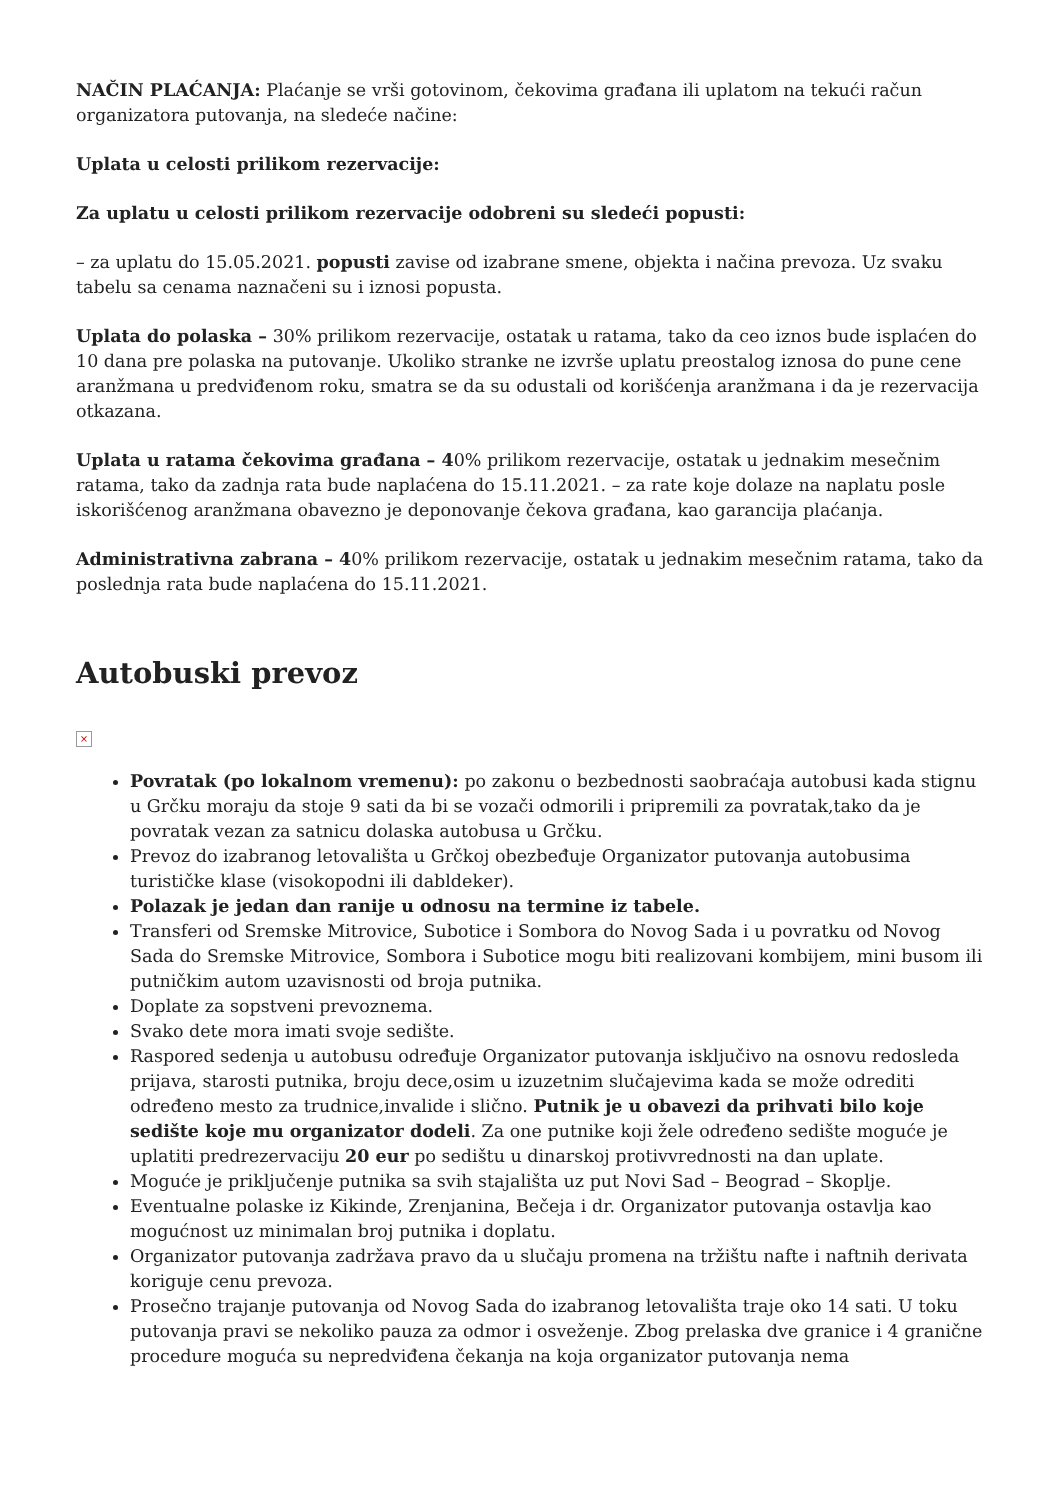NAČIN PLAĆANJA: Plaćanje se vrši gotovinom, čekovima građana ili uplatom na tekući račun organizatora putovanja, na sledeće načine:
Uplata u celosti prilikom rezervacije:
Za uplatu u celosti prilikom rezervacije odobreni su sledeći popusti:
– za uplatu do 15.05.2021. popusti zavise od izabrane smene, objekta i načina prevoza. Uz svaku tabelu sa cenama naznačeni su i iznosi popusta.
Uplata do polaska – 30% prilikom rezervacije, ostatak u ratama, tako da ceo iznos bude isplaćen do 10 dana pre polaska na putovanje. Ukoliko stranke ne izvrše uplatu preostalog iznosa do pune cene aranžmana u predviđenom roku, smatra se da su odustali od korišćenja aranžmana i da je rezervacija otkazana.
Uplata u ratama čekovima građana – 40% prilikom rezervacije, ostatak u jednakim mesečnim ratama, tako da zadnja rata bude naplaćena do 15.11.2021. – za rate koje dolaze na naplatu posle iskorišćenog aranžmana obavezno je deponovanje čekova građana, kao garancija plaćanja.
Administrativna zabrana – 40% prilikom rezervacije, ostatak u jednakim mesečnim ratama, tako da poslednja rata bude naplaćena do 15.11.2021.
Autobuski prevoz
×
Povratak (po lokalnom vremenu): po zakonu o bezbednosti saobraćaja autobusi kada stignu u Grčku moraju da stoje 9 sati da bi se vozači odmorili i pripremili za povratak,tako da je povratak vezan za satnicu dolaska autobusa u Grčku.
Prevoz do izabranog letovališta u Grčkoj obezbeđuje Organizator putovanja autobusima turističke klase (visokopodni ili dabldeker).
Polazak je jedan dan ranije u odnosu na termine iz tabele.
Transferi od Sremske Mitrovice, Subotice i Sombora do Novog Sada i u povratku od Novog Sada do Sremske Mitrovice, Sombora i Subotice mogu biti realizovani kombijem, mini busom ili putničkim autom uzavisnosti od broja putnika.
Doplate za sopstveni prevoznema.
Svako dete mora imati svoje sedište.
Raspored sedenja u autobusu određuje Organizator putovanja isključivo na osnovu redosleda prijava, starosti putnika, broju dece,osim u izuzetnim slučajevima kada se može odrediti određeno mesto za trudnice,invalide i slično. Putnik je u obavezi da prihvati bilo koje sedište koje mu organizator dodeli. Za one putnike koji žele određeno sedište moguće je uplatiti predrezervaciju 20 eur po sedištu u dinarskoj protivvrednosti na dan uplate.
Moguće je priključenje putnika sa svih stajališta uz put Novi Sad – Beograd – Skoplje.
Eventualne polaske iz Kikinde, Zrenjanina, Bečeja i dr. Organizator putovanja ostavlja kao mogućnost uz minimalan broj putnika i doplatu.
Organizator putovanja zadržava pravo da u slučaju promena na tržištu nafte i naftnih derivata koriguje cenu prevoza.
Prosečno trajanje putovanja od Novog Sada do izabranog letovališta traje oko 14 sati. U toku putovanja pravi se nekoliko pauza za odmor i osveženje. Zbog prelaska dve granice i 4 granične procedure moguća su nepredviđena čekanja na koja organizator putovanja nema